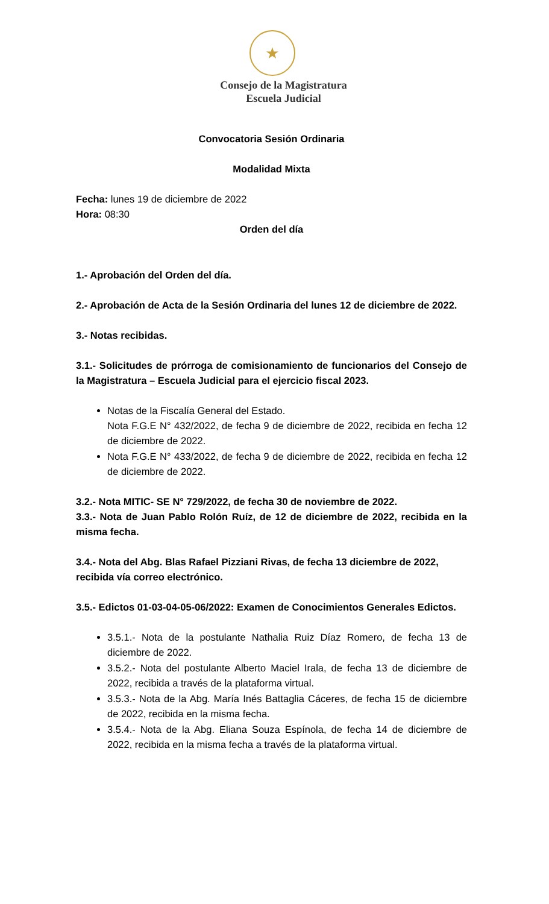★
Consejo de la Magistratura
Escuela Judicial
Convocatoria Sesión Ordinaria
Modalidad Mixta
Fecha: lunes 19 de diciembre de 2022
Hora: 08:30
Orden del día
1.- Aprobación del Orden del día.
2.- Aprobación de Acta de la Sesión Ordinaria del lunes 12 de diciembre de 2022.
3.- Notas recibidas.
3.1.- Solicitudes de prórroga de comisionamiento de funcionarios del Consejo de la Magistratura – Escuela Judicial para el ejercicio fiscal 2023.
Notas de la Fiscalía General del Estado.
Nota F.G.E N° 432/2022, de fecha 9 de diciembre de 2022, recibida en fecha 12 de diciembre de 2022.
Nota F.G.E N° 433/2022, de fecha 9 de diciembre de 2022, recibida en fecha 12 de diciembre de 2022.
3.2.- Nota MITIC- SE N° 729/2022, de fecha 30 de noviembre de 2022.
3.3.- Nota de Juan Pablo Rolón Ruíz, de 12 de diciembre de 2022, recibida en la misma fecha.
3.4.- Nota del Abg. Blas Rafael Pizziani Rivas, de fecha 13 diciembre de 2022, recibida vía correo electrónico.
3.5.- Edictos 01-03-04-05-06/2022: Examen de Conocimientos Generales Edictos.
3.5.1.- Nota de la postulante Nathalia Ruiz Díaz Romero, de fecha 13 de diciembre de 2022.
3.5.2.- Nota del postulante Alberto Maciel Irala, de fecha 13 de diciembre de 2022, recibida a través de la plataforma virtual.
3.5.3.- Nota de la Abg. María Inés Battaglia Cáceres, de fecha 15 de diciembre de 2022, recibida en la misma fecha.
3.5.4.- Nota de la Abg. Eliana Souza Espínola, de fecha 14 de diciembre de 2022, recibida en la misma fecha a través de la plataforma virtual.